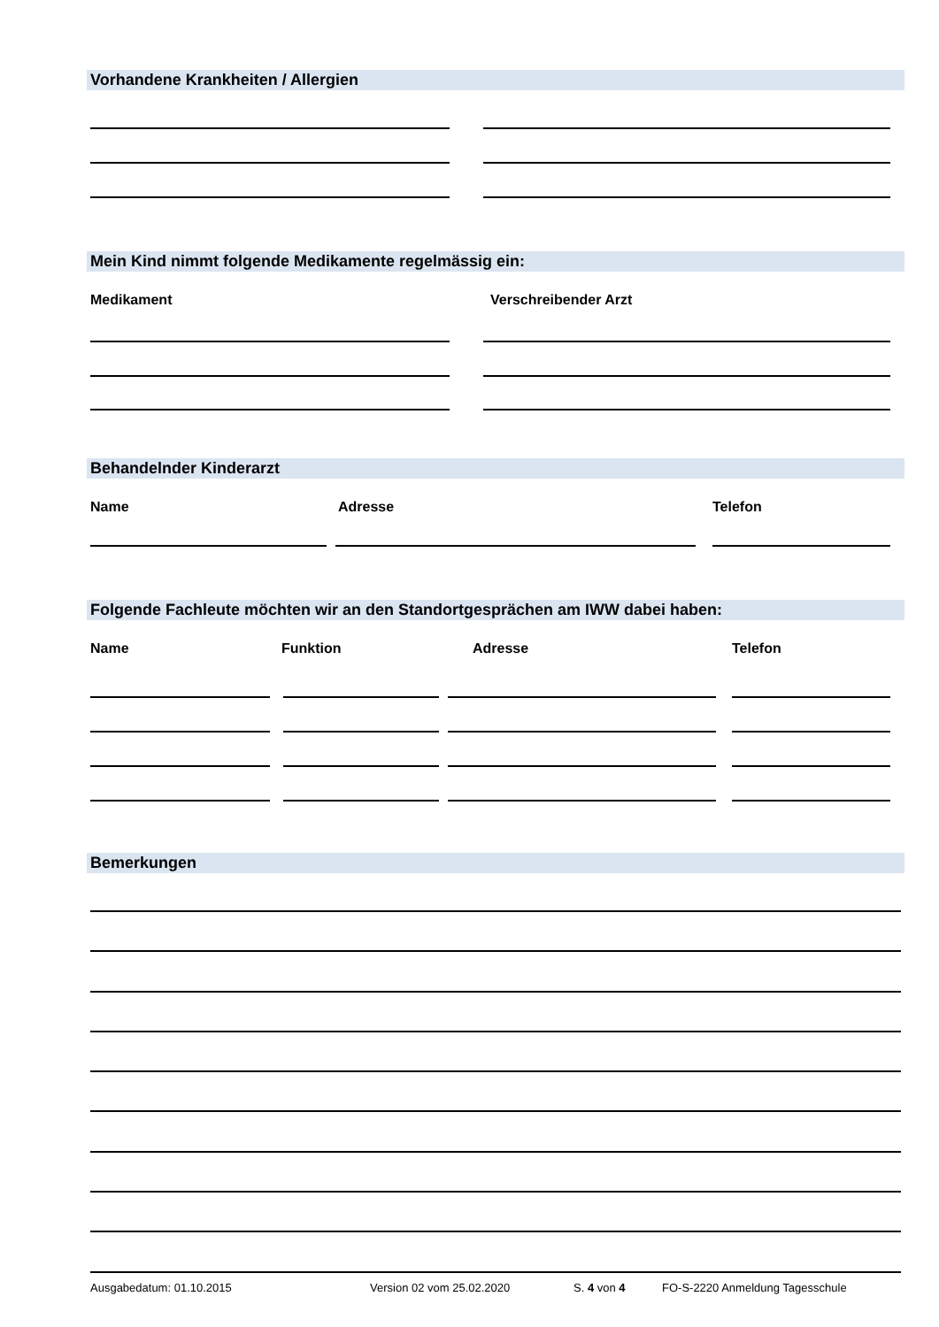Vorhandene Krankheiten / Allergien
Mein Kind nimmt folgende Medikamente regelmässig ein:
Medikament Verschreibender Arzt
Behandelnder Kinderarzt
Name Adresse Telefon
Folgende Fachleute möchten wir an den Standortgesprächen am IWW dabei haben:
Name Funktion Adresse Telefon
Bemerkungen
Ausgabedatum: 01.10.2015 Version 02 vom 25.02.2020 S. 4 von 4
FO-S-2220 Anmeldung Tagesschule